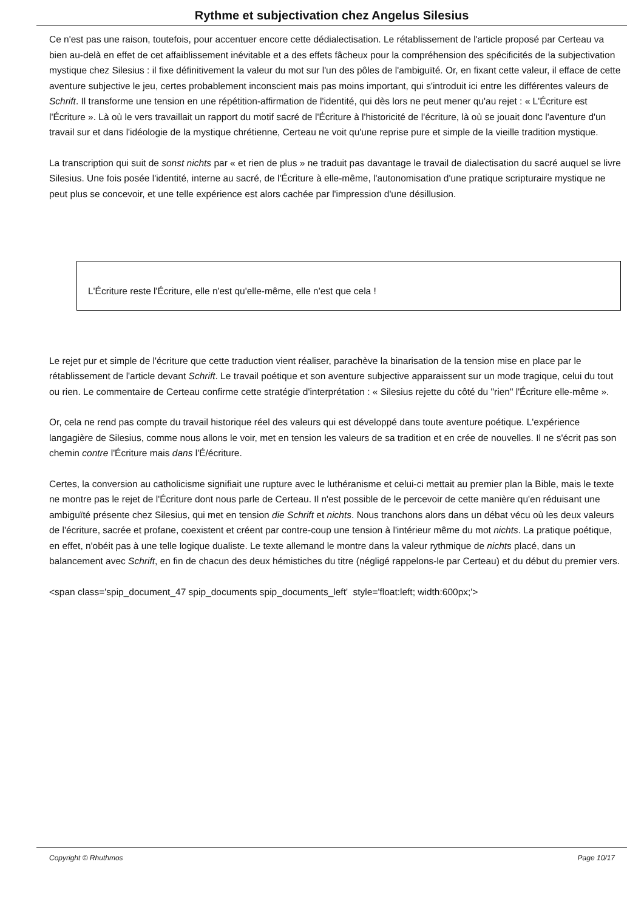Rythme et subjectivation chez Angelus Silesius
Ce n'est pas une raison, toutefois, pour accentuer encore cette dédialectisation. Le rétablissement de l'article proposé par Certeau va bien au-delà en effet de cet affaiblissement inévitable et a des effets fâcheux pour la compréhension des spécificités de la subjectivation mystique chez Silesius : il fixe définitivement la valeur du mot sur l'un des pôles de l'ambiguïté. Or, en fixant cette valeur, il efface de cette aventure subjective le jeu, certes probablement inconscient mais pas moins important, qui s'introduit ici entre les différentes valeurs de Schrift. Il transforme une tension en une répétition-affirmation de l'identité, qui dès lors ne peut mener qu'au rejet : « L'Écriture est l'Écriture ». Là où le vers travaillait un rapport du motif sacré de l'Écriture à l'historicité de l'écriture, là où se jouait donc l'aventure d'un travail sur et dans l'idéologie de la mystique chrétienne, Certeau ne voit qu'une reprise pure et simple de la vieille tradition mystique.
La transcription qui suit de sonst nichts par « et rien de plus » ne traduit pas davantage le travail de dialectisation du sacré auquel se livre Silesius. Une fois posée l'identité, interne au sacré, de l'Écriture à elle-même, l'autonomisation d'une pratique scripturaire mystique ne peut plus se concevoir, et une telle expérience est alors cachée par l'impression d'une désillusion.
L'Écriture reste l'Écriture, elle n'est qu'elle-même, elle n'est que cela !
Le rejet pur et simple de l'écriture que cette traduction vient réaliser, parachève la binarisation de la tension mise en place par le rétablissement de l'article devant Schrift. Le travail poétique et son aventure subjective apparaissent sur un mode tragique, celui du tout ou rien. Le commentaire de Certeau confirme cette stratégie d'interprétation : « Silesius rejette du côté du "rien" l'Écriture elle-même ».
Or, cela ne rend pas compte du travail historique réel des valeurs qui est développé dans toute aventure poétique. L'expérience langagière de Silesius, comme nous allons le voir, met en tension les valeurs de sa tradition et en crée de nouvelles. Il ne s'écrit pas son chemin contre l'Écriture mais dans l'É/écriture.
Certes, la conversion au catholicisme signifiait une rupture avec le luthéranisme et celui-ci mettait au premier plan la Bible, mais le texte ne montre pas le rejet de l'Écriture dont nous parle de Certeau. Il n'est possible de le percevoir de cette manière qu'en réduisant une ambiguïté présente chez Silesius, qui met en tension die Schrift et nichts. Nous tranchons alors dans un débat vécu où les deux valeurs de l'écriture, sacrée et profane, coexistent et créent par contre-coup une tension à l'intérieur même du mot nichts. La pratique poétique, en effet, n'obéit pas à une telle logique dualiste. Le texte allemand le montre dans la valeur rythmique de nichts placé, dans un balancement avec Schrift, en fin de chacun des deux hémistiches du titre (négligé rappelons-le par Certeau) et du début du premier vers.
<span class='spip_document_47 spip_documents spip_documents_left' style='float:left; width:600px;'>
Copyright © Rhuthmos Page 10/17